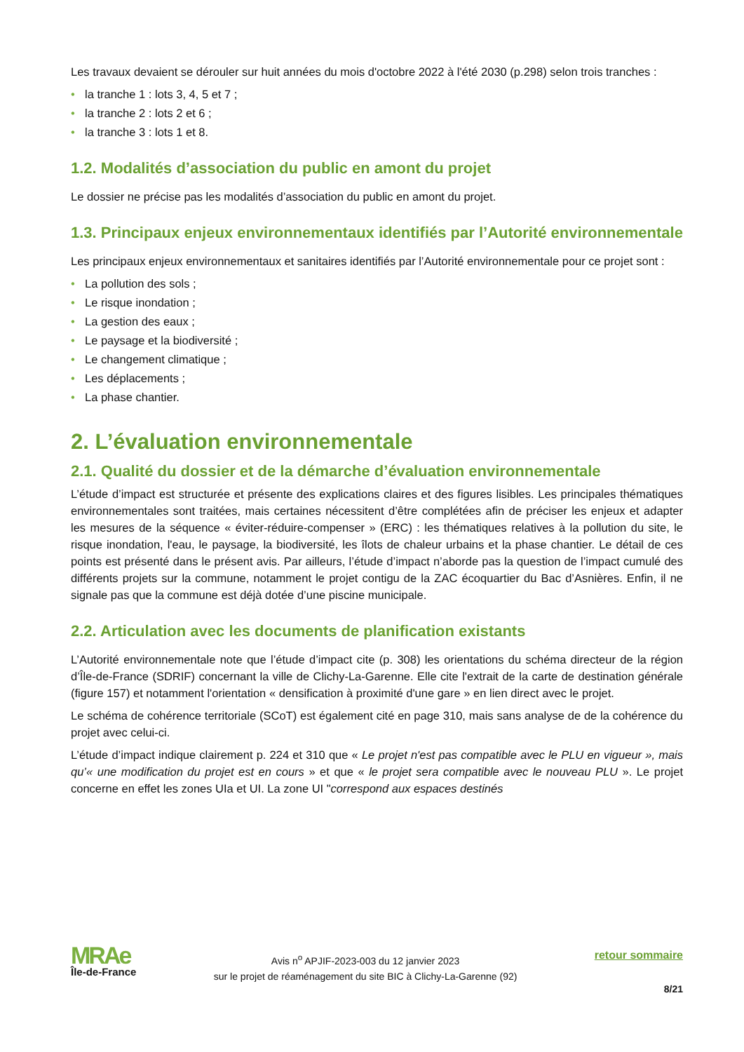Les travaux devaient se dérouler sur huit années du mois d'octobre 2022 à l'été 2030 (p.298) selon trois tranches :
• la tranche 1 : lots 3, 4, 5 et 7 ;
• la tranche 2 : lots 2 et 6 ;
• la tranche 3 : lots 1 et 8.
1.2. Modalités d’association du public en amont du projet
Le dossier ne précise pas les modalités d’association du public en amont du projet.
1.3. Principaux enjeux environnementaux identifiés par l’Autorité environnementale
Les principaux enjeux environnementaux et sanitaires identifiés par l’Autorité environnementale pour ce projet sont :
• La pollution des sols ;
• Le risque inondation ;
• La gestion des eaux ;
• Le paysage et la biodiversité ;
• Le changement climatique ;
• Les déplacements ;
• La phase chantier.
2. L’évaluation environnementale
2.1. Qualité du dossier et de la démarche d’évaluation environnementale
L’étude d’impact est structurée et présente des explications claires et des figures lisibles. Les principales thématiques environnementales sont traitées, mais certaines nécessitent d’être complétées afin de préciser les enjeux et adapter les mesures de la séquence « éviter-réduire-compenser » (ERC) : les thématiques relatives à la pollution du site, le risque inondation, l'eau, le paysage, la biodiversité, les îlots de chaleur urbains et la phase chantier. Le détail de ces points est présenté dans le présent avis. Par ailleurs, l’étude d’impact n’aborde pas la question de l’impact cumulé des différents projets sur la commune, notamment le projet contigu de la ZAC écoquartier du Bac d’Asnières. Enfin, il ne signale pas que la commune est déjà dotée d’une piscine municipale.
2.2. Articulation avec les documents de planification existants
L’Autorité environnementale note que l’étude d’impact cite (p. 308) les orientations du schéma directeur de la région d’Île-de-France (SDRIF) concernant la ville de Clichy-La-Garenne. Elle cite l'extrait de la carte de destination générale (figure 157) et notamment l'orientation « densification à proximité d'une gare » en lien direct avec le projet.
Le schéma de cohérence territoriale (SCoT) est également cité en page 310, mais sans analyse de de la cohérence du projet avec celui-ci.
L’étude d’impact indique clairement p. 224 et 310 que « Le projet n'est pas compatible avec le PLU en vigueur », mais qu’« une modification du projet est en cours » et que « le projet sera compatible avec le nouveau PLU ». Le projet concerne en effet les zones UIa et UI. La zone UI "correspond aux espaces destinés
MRAe
Île-de-France
Avis n<sup>o</sup> APJIF-2023-003 du 12 janvier 2023
sur le projet de réaménagement du site BIC à Clichy-La-Garenne (92)
retour sommaire
8/21